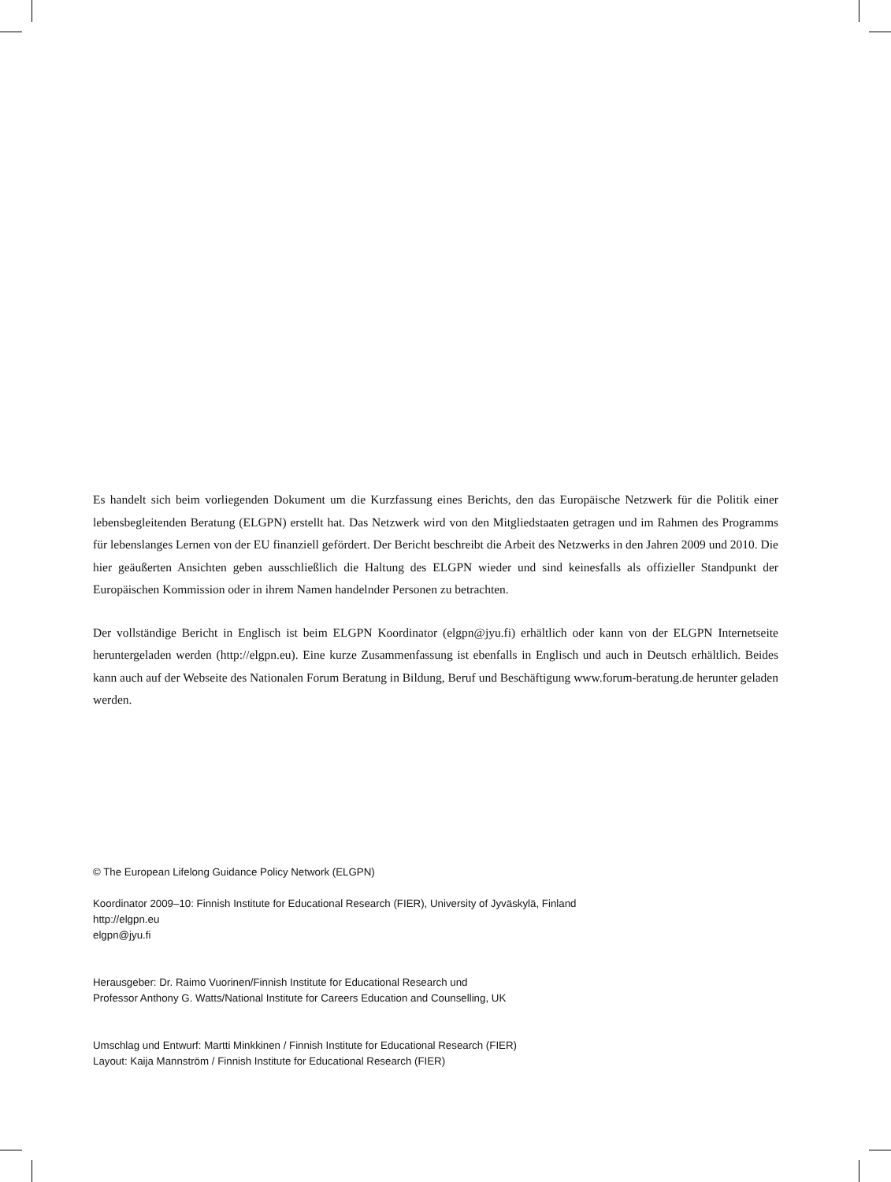Es handelt sich beim vorliegenden Dokument um die Kurzfassung eines Berichts, den das Europäische Netzwerk für die Politik einer lebensbegleitenden Beratung (ELGPN) erstellt hat. Das Netzwerk wird von den Mitgliedstaaten getragen und im Rahmen des Programms für lebenslanges Lernen von der EU finanziell gefördert. Der Bericht beschreibt die Arbeit des Netzwerks in den Jahren 2009 und 2010. Die hier geäußerten Ansichten geben ausschließlich die Haltung des ELGPN wieder und sind keinesfalls als offizieller Standpunkt der Europäischen Kommission oder in ihrem Namen handelnder Personen zu betrachten.
Der vollständige Bericht in Englisch ist beim ELGPN Koordinator (elgpn@jyu.fi) erhältlich oder kann von der ELGPN Internetseite heruntergeladen werden (http://elgpn.eu). Eine kurze Zusammenfassung ist ebenfalls in Englisch und auch in Deutsch erhältlich. Beides kann auch auf der Webseite des Nationalen Forum Beratung in Bildung, Beruf und Beschäftigung www.forum-beratung.de herunter geladen werden.
© The European Lifelong Guidance Policy Network (ELGPN)
Koordinator 2009–10: Finnish Institute for Educational Research (FIER), University of Jyväskylä, Finland
http://elgpn.eu
elgpn@jyu.fi
Herausgeber: Dr. Raimo Vuorinen/Finnish Institute for Educational Research und
Professor Anthony G. Watts/National Institute for Careers Education and Counselling, UK
Umschlag und Entwurf: Martti Minkkinen / Finnish Institute for Educational Research (FIER)
Layout: Kaija Mannström / Finnish Institute for Educational Research (FIER)